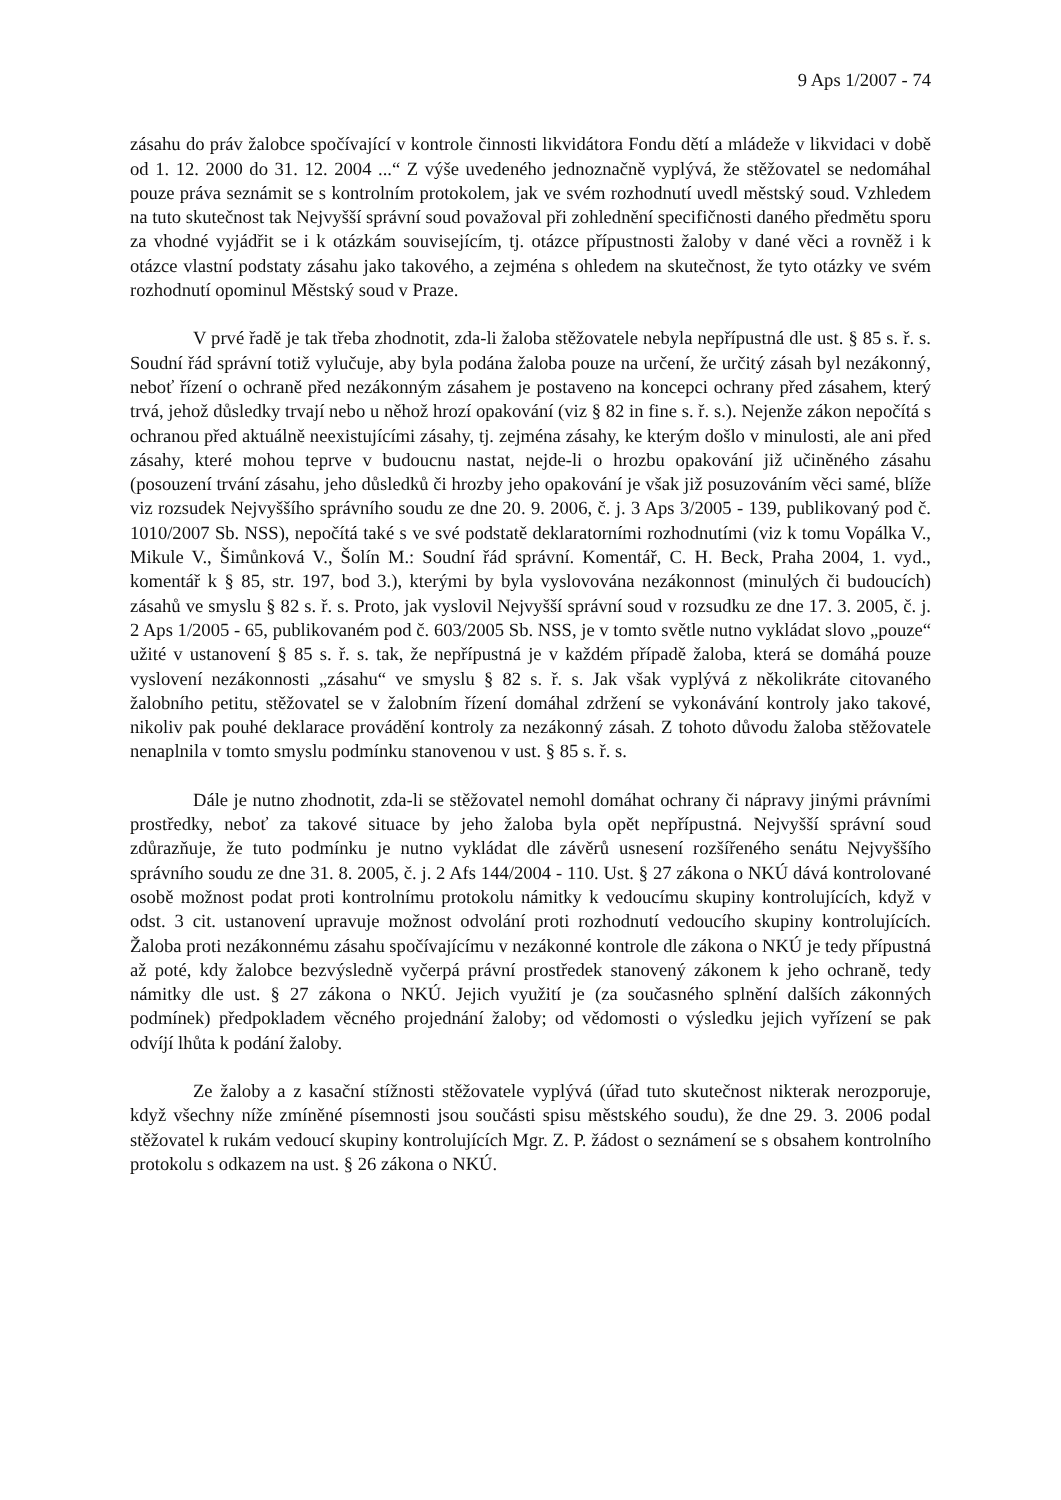9 Aps 1/2007 - 74
zásahu do práv žalobce spočívající v kontrole činnosti likvidátora Fondu dětí a mládeže v likvidaci v době od 1. 12. 2000 do 31. 12. 2004 ...“ Z výše uvedeného jednoznačně vyplývá, že stěžovatel se nedomáhal pouze práva seznámit se s kontrolním protokolem, jak ve svém rozhodnutí uvedl městský soud. Vzhledem na tuto skutečnost tak Nejvyšší správní soud považoval při zohlednění specifičnosti daného předmětu sporu za vhodné vyjádřit se i k otázkám souvisejícím, tj. otázce přípustnosti žaloby v dané věci a rovněž i k otázce vlastní podstaty zásahu jako takového, a zejména s ohledem na skutečnost, že tyto otázky ve svém rozhodnutí opominul Městský soud v Praze.
V prvé řadě je tak třeba zhodnotit, zda-li žaloba stěžovatele nebyla nepřípustná dle ust. § 85 s. ř. s. Soudní řád správní totiž vylučuje, aby byla podána žaloba pouze na určení, že určitý zásah byl nezákonný, neboť řízení o ochraně před nezákonným zásahem je postaveno na koncepci ochrany před zásahem, který trvá, jehož důsledky trvají nebo u něhož hrozí opakování (viz § 82 in fine s. ř. s.). Nejenže zákon nepočítá s ochranou před aktuálně neexistujícími zásahy, tj. zejména zásahy, ke kterým došlo v minulosti, ale ani před zásahy, které mohou teprve v budoucnu nastat, nejde-li o hrozbu opakování již učiněného zásahu (posouzení trvání zásahu, jeho důsledků či hrozby jeho opakování je však již posuzováním věci samé, blíže viz rozsudek Nejvyššího správního soudu ze dne 20. 9. 2006, č. j. 3 Aps 3/2005 - 139, publikovaný pod č. 1010/2007 Sb. NSS), nepočítá také s ve své podstatě deklaratorními rozhodnutími (viz k tomu Vopálka V., Mikule V., Šimůnková V., Šolín M.: Soudní řád správní. Komentář, C. H. Beck, Praha 2004, 1. vyd., komentář k § 85, str. 197, bod 3.), kterými by byla vyslovována nezákonnost (minulých či budoucích) zásahů ve smyslu § 82 s. ř. s. Proto, jak vyslovil Nejvyšší správní soud v rozsudku ze dne 17. 3. 2005, č. j. 2 Aps 1/2005 - 65, publikovaném pod č. 603/2005 Sb. NSS, je v tomto světle nutno vykládat slovo „pouze“ užité v ustanovení § 85 s. ř. s. tak, že nepřípustná je v každém případě žaloba, která se domáhá pouze vyslovení nezákonnosti „zásahu“ ve smyslu § 82 s. ř. s. Jak však vyplývá z několikráte citovaného žalobního petitu, stěžovatel se v žalobním řízení domáhal zdržení se vykonávání kontroly jako takové, nikoliv pak pouhé deklarace provádění kontroly za nezákonný zásah. Z tohoto důvodu žaloba stěžovatele nenaplnila v tomto smyslu podmínku stanovenou v ust. § 85 s. ř. s.
Dále je nutno zhodnotit, zda-li se stěžovatel nemohl domáhat ochrany či nápravy jinými právními prostředky, neboť za takové situace by jeho žaloba byla opět nepřípustná. Nejvyšší správní soud zdůrazňuje, že tuto podmínku je nutno vykládat dle závěrů usnesení rozšířeného senátu Nejvyššího správního soudu ze dne 31. 8. 2005, č. j. 2 Afs 144/2004 - 110. Ust. § 27 zákona o NKÚ dává kontrolované osobě možnost podat proti kontrolnímu protokolu námitky k vedoucímu skupiny kontrolujících, když v odst. 3 cit. ustanovení upravuje možnost odvolání proti rozhodnutí vedoucího skupiny kontrolujících. Žaloba proti nezákonnému zásahu spočívajícímu v nezákonné kontrole dle zákona o NKÚ je tedy přípustná až poté, kdy žalobce bezvýsledně vyčerpá právní prostředek stanovený zákonem k jeho ochraně, tedy námitky dle ust. § 27 zákona o NKÚ. Jejich využití je (za současného splnění dalších zákonných podmínek) předpokladem věcného projednání žaloby; od vědomosti o výsledku jejich vyřízení se pak odvíjí lhůta k podání žaloby.
Ze žaloby a z kasační stížnosti stěžovatele vyplývá (úřad tuto skutečnost nikterak nerozporuje, když všechny níže zmíněné písemnosti jsou součásti spisu městského soudu), že dne 29. 3. 2006 podal stěžovatel k rukám vedoucí skupiny kontrolujících Mgr. Z. P. žádost o seznámení se s obsahem kontrolního protokolu s odkazem na ust. § 26 zákona o NKÚ.